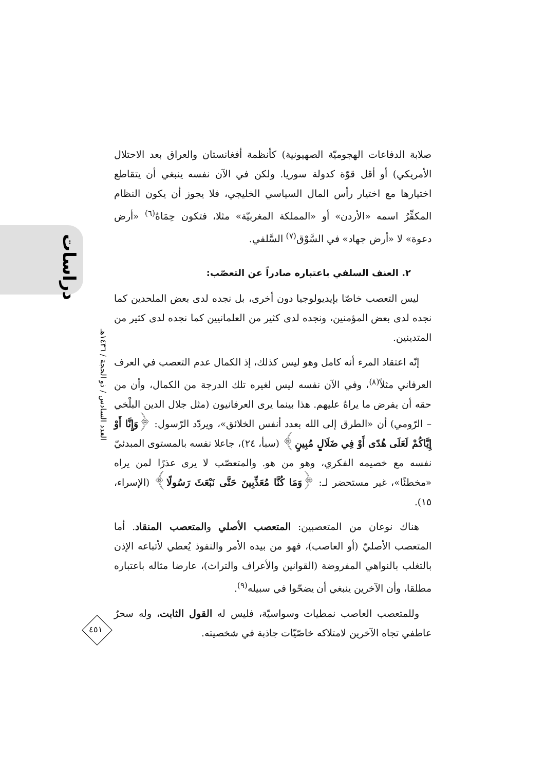دراسات
العدد السادس / ذو الحجة / ١٤٣٦هـ
٤٥١
صلابة الدفاعات الهجوميّة الصهيونية) كأنظمة أفغانستان والعراق بعد الاحتلال الأمريكي) أو أقل قوّة كدولة سوريا. ولكن في الآن نفسه ينبغي أن يتقاطع اختيارها مع اختيار رأس المال السياسي الخليجي، فلا يجوز أن يكون النظام المكفِّرُ اسمه «الأردن» أو «المملكة المغربيّة» مثلا، فتكون حِمَاهُ<sup>(٦)</sup> «أرض دعوة» لا «أرض جهاد» في السَّوْق<sup>(٧)</sup> السَّلفي.
٢. العنف السلفي باعتباره صادراً عن التعصّب:
ليس التعصب خاصّا بإيديولوجيا دون أخرى، بل نجده لدى بعض الملحدين كما نجده لدى بعض المؤمنين، ونجده لدى كثير من العلمانيين كما نجده لدى كثير من المتدينين.
إنّه اعتقاد المرء أنه كامل وهو ليس كذلك، إذ الكمال عدم التعصب في العرف العرفاني مثلاً<sup>(٨)</sup>، وفي الآن نفسه ليس لغيره تلك الدرجة من الكمال، وأن من حقه أن يفرض ما يراهُ عليهم. هذا بينما يرى العرفانيون (مثل جلال الدين البلْخي – الرّومي) أن «الطرق إلى الله بعدد أنفس الخلائق»، ويردّد الرّسول: ﴿وَإِنَّا أَوْ إِيَّاكُمْ لَعَلَى هُدًى أَوْ فِي ضَلَالٍ مُبِينٍ﴾ (سبأ، ٢٤)، جاعلا نفسه بالمستوى المبدئيّ نفسه مع خصيمه الفكري، وهو من هو. والمتعصّب لا يرى عذرًا لمن يراه «مخطئًا»، غير مستحضر لـ: ﴿وَمَا كُنَّا مُعَذِّبِينَ حَتَّى نَبْعَثَ رَسُولًا﴾ (الإسراء، ١٥).
هناك نوعان من المتعصبين: المتعصب الأصلي والمتعصب المنقاد. أما المتعصب الأصليّ (أو العاصب)، فهو من بيده الأمر والنفوذ يُعطي لأتباعه الإذن بالتغلب بالنواهي المفروضة (القوانين والأعراف والتراث)، عارضا مثاله باعتباره مطلقا، وأن الآخرين ينبغي أن يضحّوا في سبيله<sup>(٩)</sup>.
وللمتعصب العاصب نمطيات وسواسيّة، فليس له القول الثابت، وله سحرٌ عاطفي تجاه الآخرين لامتلاكه خاصّيّات جاذبة في شخصيته.